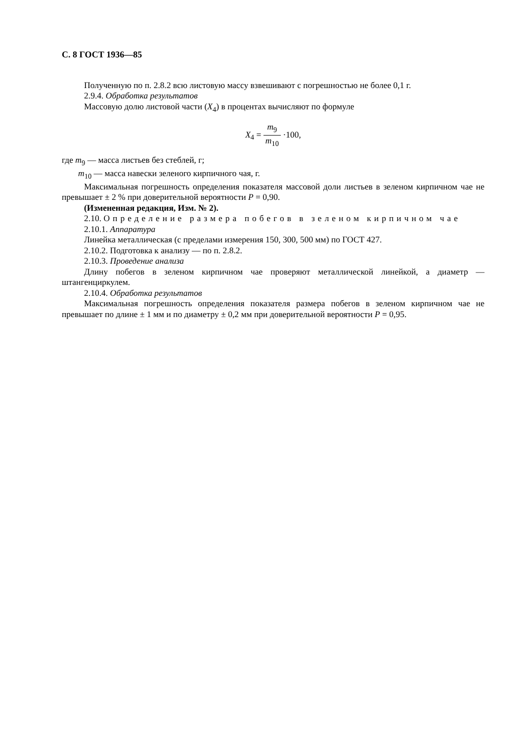С. 8 ГОСТ 1936—85
Полученную по п. 2.8.2 всю листовую массу взвешивают с погрешностью не более 0,1 г.
2.9.4. Обработка результатов
Массовую долю листовой части (X<sub>4</sub>) в процентах вычисляют по формуле
X<sub>4</sub> = m<sub>9</sub> m<sub>10</sub> ·100,
где m<sub>9</sub> — масса листьев без стеблей, г;
m<sub>10</sub> — масса навески зеленого кирпичного чая, г.
Максимальная погрешность определения показателя массовой доли листьев в зеленом кирпичном чае не превышает ± 2 % при доверительной вероятности P = 0,90.
(Измененная редакция, Изм. № 2).
2.10. Определение размера побегов в зеленом кирпичном чае
2.10.1. Аппаратура
Линейка металлическая (с пределами измерения 150, 300, 500 мм) по ГОСТ 427.
2.10.2. Подготовка к анализу — по п. 2.8.2.
2.10.3. Проведение анализа
Длину побегов в зеленом кирпичном чае проверяют металлической линейкой, а диаметр — штангенциркулем.
2.10.4. Обработка результатов
Максимальная погрешность определения показателя размера побегов в зеленом кирпичном чае не превышает по длине ± 1 мм и по диаметру ± 0,2 мм при доверительной вероятности P = 0,95.